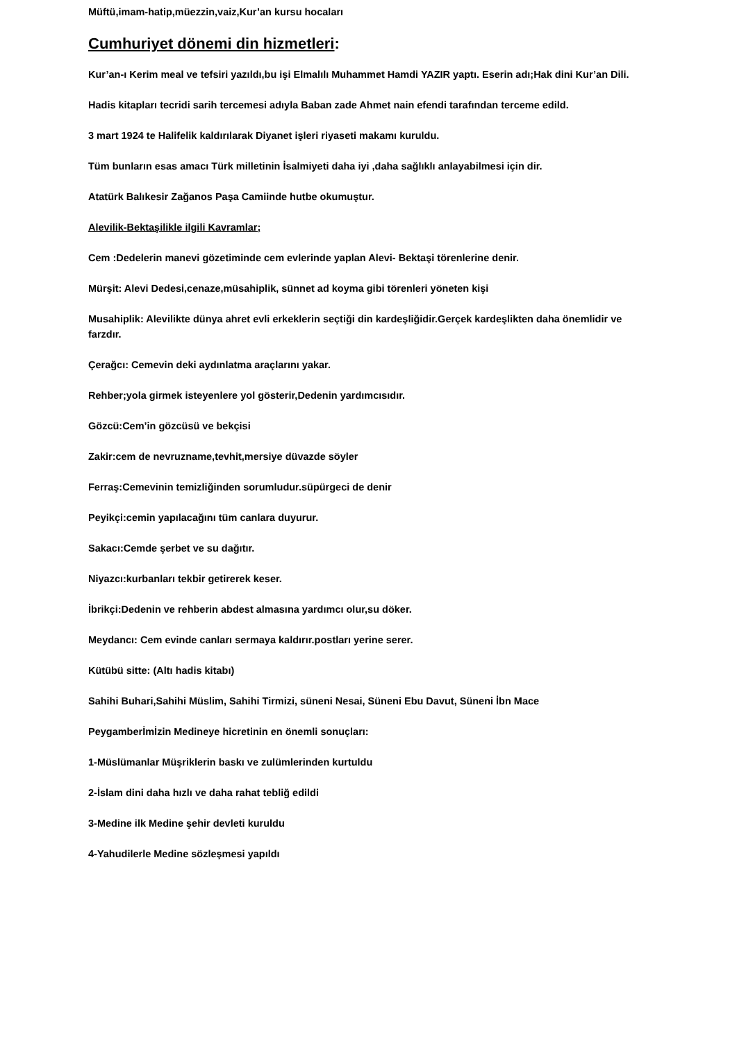Müftü,imam-hatip,müezzin,vaiz,Kur’an kursu hocaları
Cumhuriyet dönemi din hizmetleri:
Kur’an-ı Kerim meal ve tefsiri yazıldı,bu işi Elmalılı Muhammet Hamdi YAZIR yaptı. Eserin adı;Hak dini Kur’an Dili.
Hadis kitapları tecridi sarih tercemesi adıyla Baban zade Ahmet nain efendi tarafından terceme edild.
3 mart 1924 te Halifelik kaldırılarak Diyanet işleri riyaseti makamı kuruldu.
Tüm bunların esas amacı Türk milletinin İsalmiyeti daha iyi ,daha sağlıklı anlayabilmesi için dir.
Atatürk Balıkesir Zağanos Paşa Camiinde hutbe okumuştur.
Alevilik-Bektaşilikle ilgili Kavramlar;
Cem :Dedelerin manevi gözetiminde cem evlerinde yaplan Alevi- Bektaşi törenlerine denir.
Mürşit: Alevi Dedesi,cenaze,müsahiplik, sünnet ad koyma gibi törenleri yöneten kişi
Musahiplik: Alevilikte dünya ahret evli erkeklerin seçtiği din kardeşliğidir.Gerçek kardeşlikten daha önemlidir ve farzdır.
Çerağcı: Cemevin deki aydınlatma araçlarını yakar.
Rehber;yola girmek isteyenlere yol gösterir,Dedenin yardımcısıdır.
Gözcü:Cem’in gözcüsü ve bekçisi
Zakir:cem de nevruzname,tevhit,mersiye düvazde söyler
Ferraş:Cemevinin temizliğinden sorumludur.süpürgeci de denir
Peyikçi:cemin yapılacağını tüm canlara duyurur.
Sakacı:Cemde şerbet ve su dağıtır.
Niyazcı:kurbanları tekbir getirerek keser.
İbrikçi:Dedenin ve rehberin abdest almasına yardımcı olur,su döker.
Meydancı: Cem evinde canları sermaya kaldırır.postları yerine serer.
Kütübü sitte: (Altı hadis kitabı)
Sahihi Buhari,Sahihi Müslim, Sahihi Tirmizi, süneni Nesai, Süneni Ebu Davut, Süneni İbn Mace
Peygamberİmİzin Medineye hicretinin en önemli sonuçları:
1-Müslümanlar Müşriklerin baskı ve zulümlerinden kurtuldu
2-İslam dini daha hızlı ve daha rahat tebliğ edildi
3-Medine ilk Medine şehir devleti kuruldu
4-Yahudilerle Medine sözleşmesi yapıldı